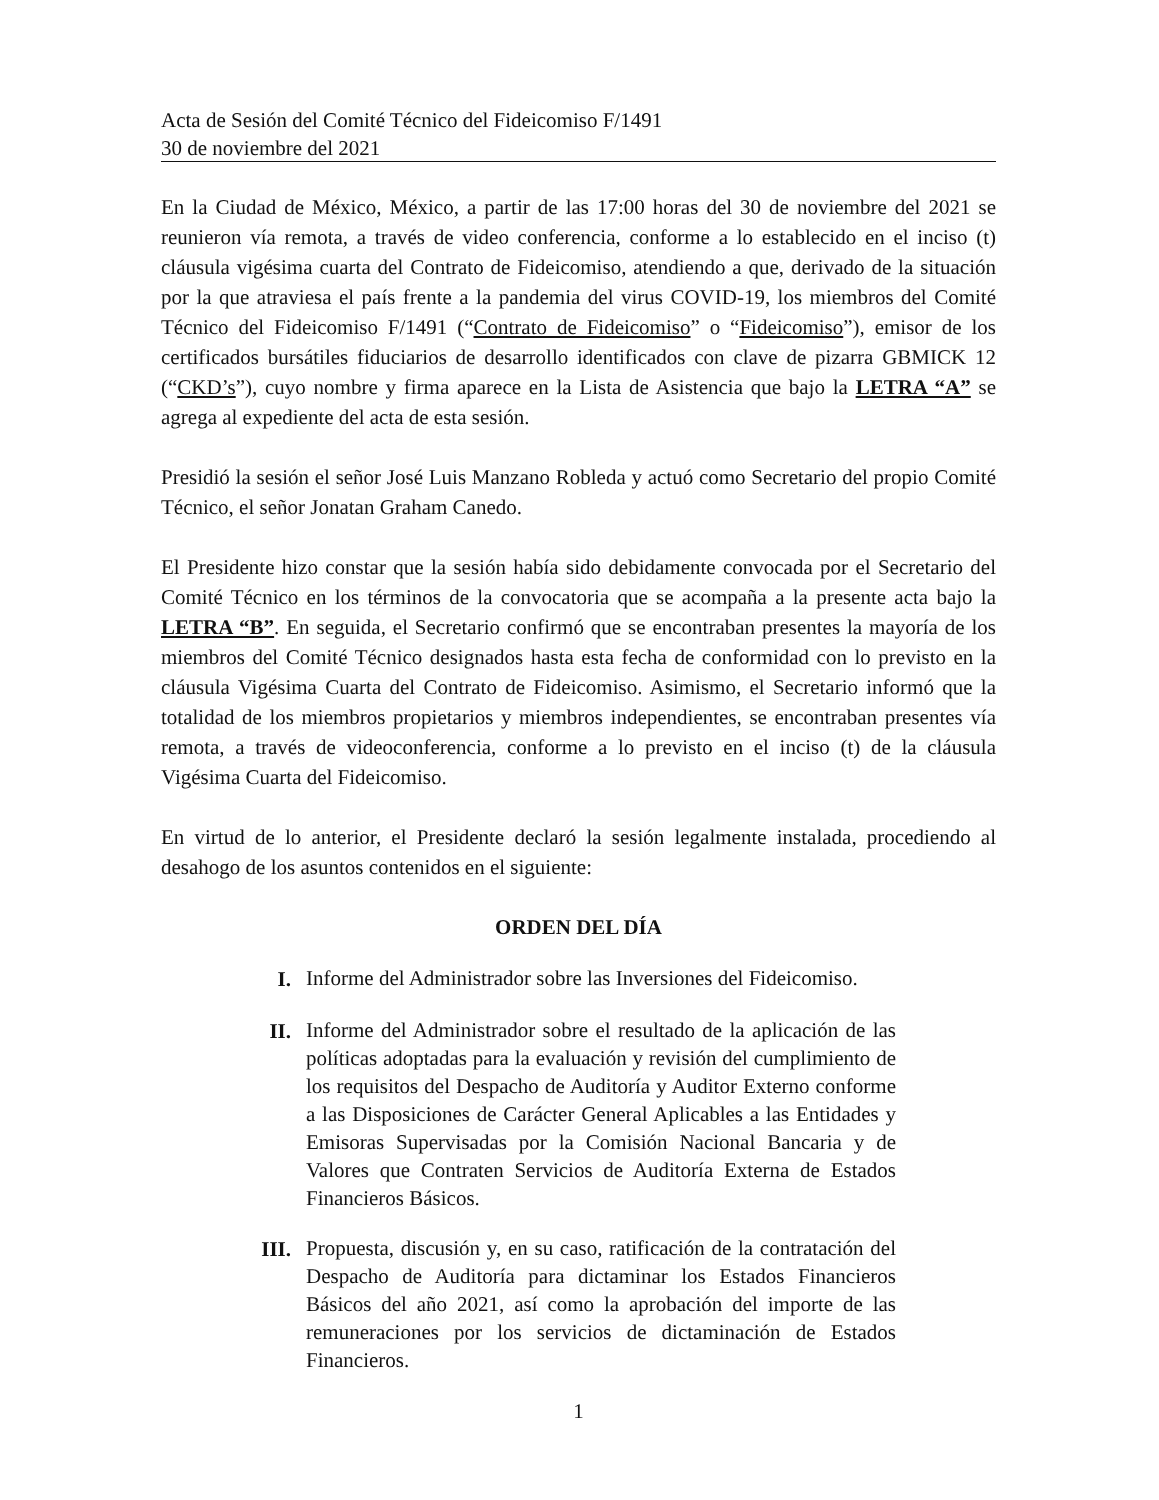Acta de Sesión del Comité Técnico del Fideicomiso F/1491
30 de noviembre del 2021
En la Ciudad de México, México, a partir de las 17:00 horas del 30 de noviembre del 2021 se reunieron vía remota, a través de video conferencia, conforme a lo establecido en el inciso (t) cláusula vigésima cuarta del Contrato de Fideicomiso, atendiendo a que, derivado de la situación por la que atraviesa el país frente a la pandemia del virus COVID-19, los miembros del Comité Técnico del Fideicomiso F/1491 (“Contrato de Fideicomiso” o “Fideicomiso”), emisor de los certificados bursátiles fiduciarios de desarrollo identificados con clave de pizarra GBMICK 12 (“CKD’s”), cuyo nombre y firma aparece en la Lista de Asistencia que bajo la LETRA “A” se agrega al expediente del acta de esta sesión.
Presidió la sesión el señor José Luis Manzano Robleda y actuó como Secretario del propio Comité Técnico, el señor Jonatan Graham Canedo.
El Presidente hizo constar que la sesión había sido debidamente convocada por el Secretario del Comité Técnico en los términos de la convocatoria que se acompaña a la presente acta bajo la LETRA “B”. En seguida, el Secretario confirmó que se encontraban presentes la mayoría de los miembros del Comité Técnico designados hasta esta fecha de conformidad con lo previsto en la cláusula Vigésima Cuarta del Contrato de Fideicomiso. Asimismo, el Secretario informó que la totalidad de los miembros propietarios y miembros independientes, se encontraban presentes vía remota, a través de videoconferencia, conforme a lo previsto en el inciso (t) de la cláusula Vigésima Cuarta del Fideicomiso.
En virtud de lo anterior, el Presidente declaró la sesión legalmente instalada, procediendo al desahogo de los asuntos contenidos en el siguiente:
ORDEN DEL DÍA
I.
Informe del Administrador sobre las Inversiones del Fideicomiso.
II.
Informe del Administrador sobre el resultado de la aplicación de las políticas adoptadas para la evaluación y revisión del cumplimiento de los requisitos del Despacho de Auditoría y Auditor Externo conforme a las Disposiciones de Carácter General Aplicables a las Entidades y Emisoras Supervisadas por la Comisión Nacional Bancaria y de Valores que Contraten Servicios de Auditoría Externa de Estados Financieros Básicos.
III.
Propuesta, discusión y, en su caso, ratificación de la contratación del Despacho de Auditoría para dictaminar los Estados Financieros Básicos del año 2021, así como la aprobación del importe de las remuneraciones por los servicios de dictaminación de Estados Financieros.
1